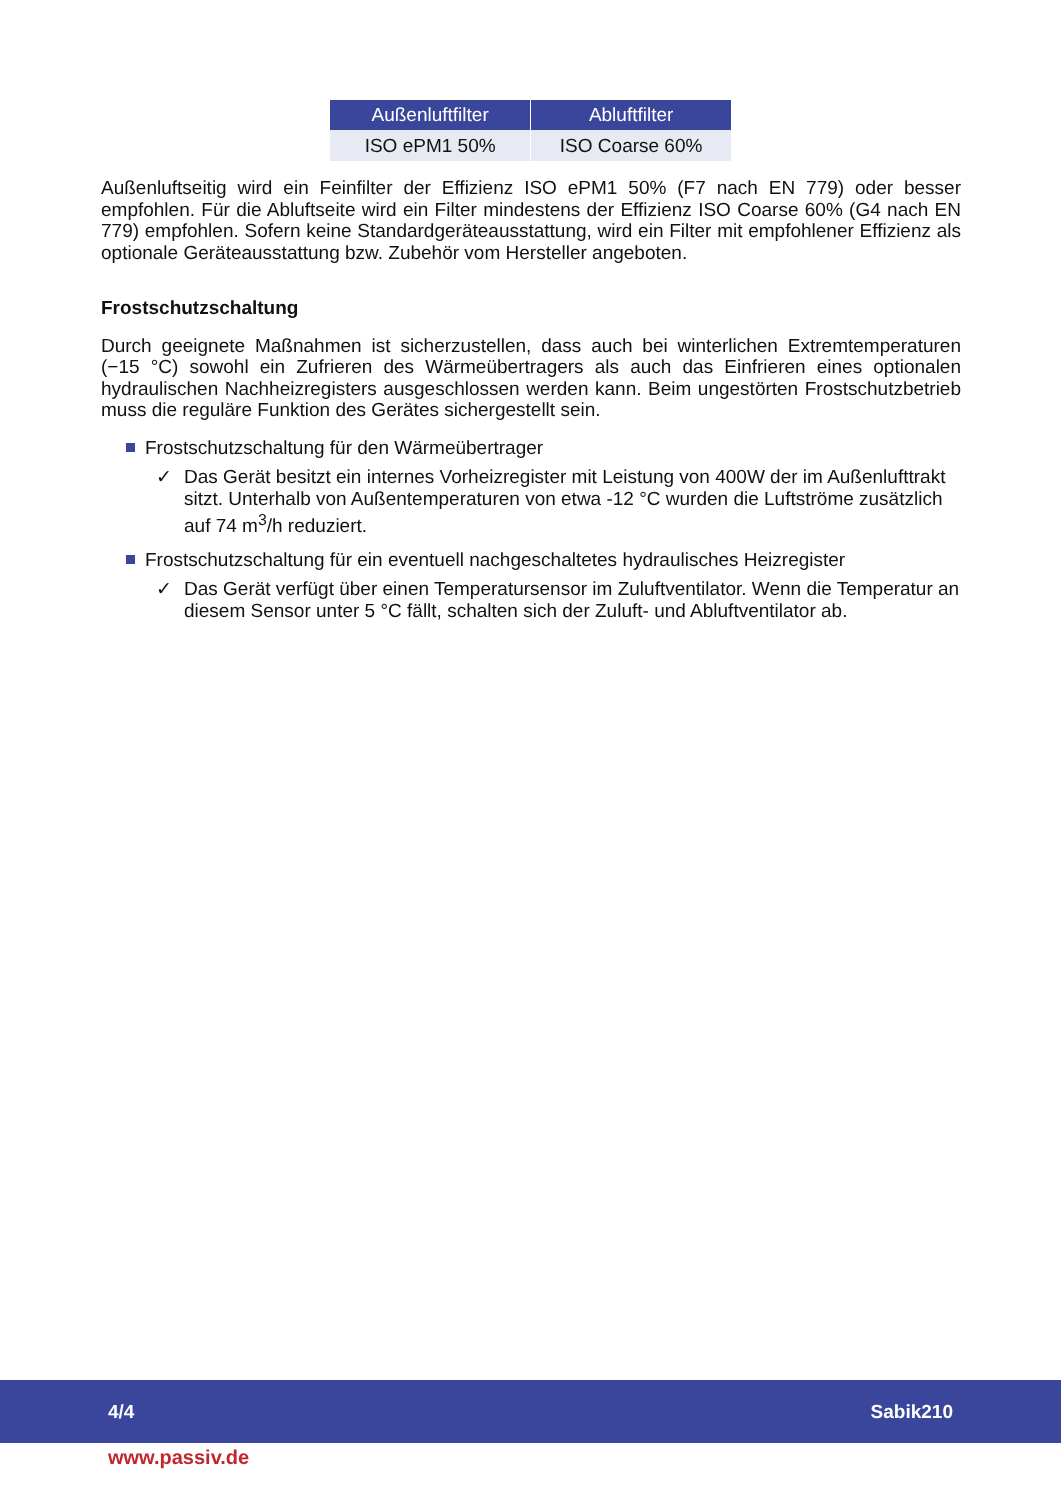| Außenluftfilter | Abluftfilter |
| --- | --- |
| ISO ePM1 50% | ISO Coarse 60% |
Außenluftseitig wird ein Feinfilter der Effizienz ISO ePM1 50% (F7 nach EN 779) oder besser empfohlen. Für die Abluftseite wird ein Filter mindestens der Effizienz ISO Coarse 60% (G4 nach EN 779) empfohlen. Sofern keine Standardgeräteausstattung, wird ein Filter mit empfohlener Effizienz als optionale Geräteausstattung bzw. Zubehör vom Hersteller angeboten.
Frostschutzschaltung
Durch geeignete Maßnahmen ist sicherzustellen, dass auch bei winterlichen Extremtemperaturen (−15 °C) sowohl ein Zufrieren des Wärmeübertragers als auch das Einfrieren eines optionalen hydraulischen Nachheizregisters ausgeschlossen werden kann. Beim ungestörten Frostschutzbetrieb muss die reguläre Funktion des Gerätes sichergestellt sein.
Frostschutzschaltung für den Wärmeübertrager
✓ Das Gerät besitzt ein internes Vorheizregister mit Leistung von 400W der im Außenlufttrakt sitzt. Unterhalb von Außentemperaturen von etwa -12 °C wurden die Luftströme zusätzlich auf 74 m<sup>3</sup>/h reduziert.
Frostschutzschaltung für ein eventuell nachgeschaltetes hydraulisches Heizregister
✓ Das Gerät verfügt über einen Temperatursensor im Zuluftventilator. Wenn die Temperatur an diesem Sensor unter 5 °C fällt, schalten sich der Zuluft- und Abluftventilator ab.
4/4 Sabik210
www.passiv.de